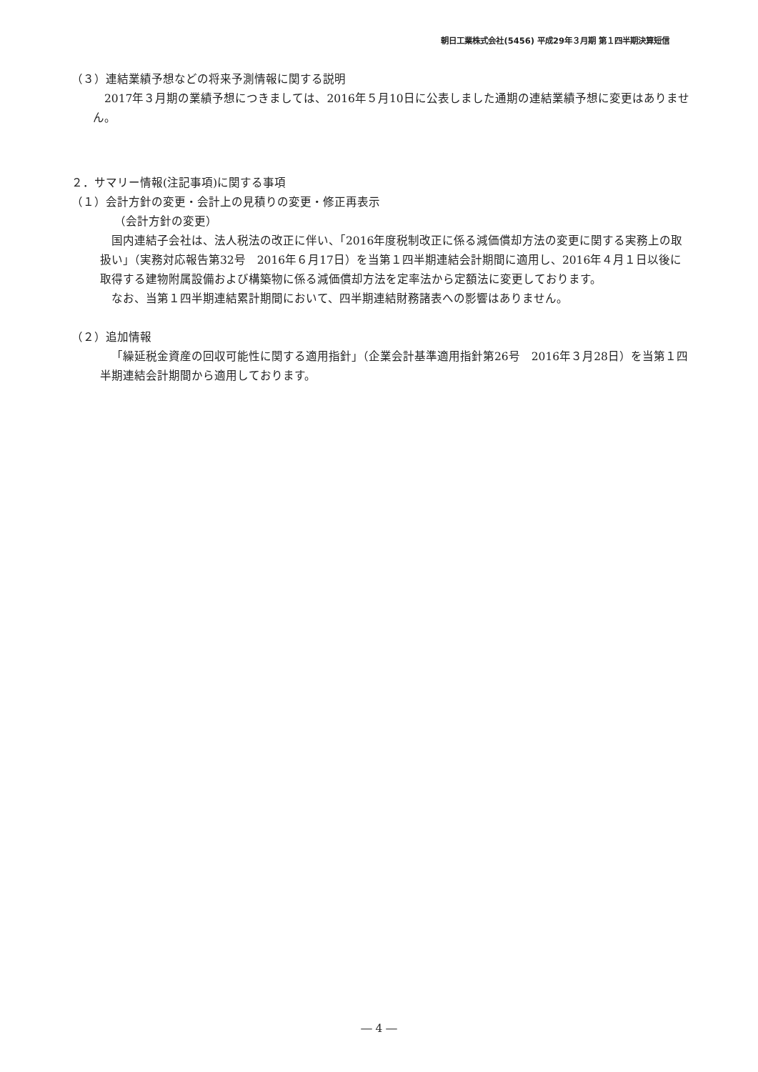朝日工業株式会社(5456) 平成29年３月期 第１四半期決算短信
（３）連結業績予想などの将来予測情報に関する説明
2017年３月期の業績予想につきましては、2016年５月10日に公表しました通期の連結業績予想に変更はありません。
２．サマリー情報(注記事項)に関する事項
（１）会計方針の変更・会計上の見積りの変更・修正再表示
（会計方針の変更）
国内連結子会社は、法人税法の改正に伴い、「2016年度税制改正に係る減価償却方法の変更に関する実務上の取扱い」（実務対応報告第32号　2016年６月17日）を当第１四半期連結会計期間に適用し、2016年４月１日以後に取得する建物附属設備および構築物に係る減価償却方法を定率法から定額法に変更しております。
なお、当第１四半期連結累計期間において、四半期連結財務諸表への影響はありません。
（２）追加情報
「繰延税金資産の回収可能性に関する適用指針」（企業会計基準適用指針第26号　2016年３月28日）を当第１四半期連結会計期間から適用しております。
― 4 ―